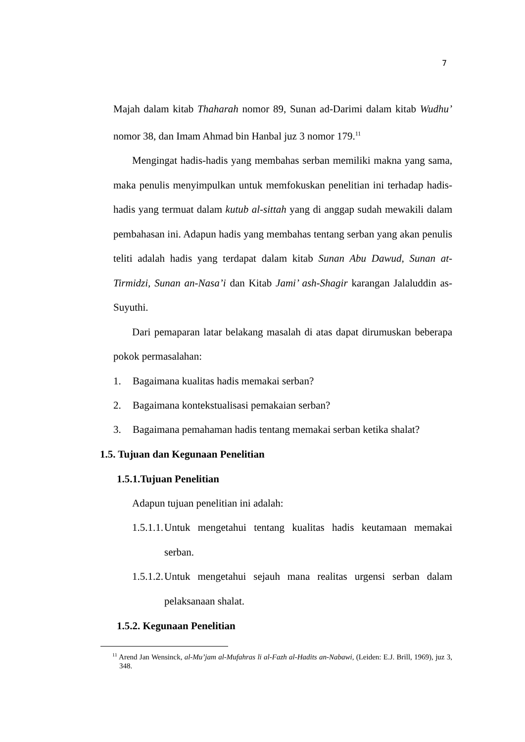7
Majah dalam kitab Thaharah nomor 89, Sunan ad-Darimi dalam kitab Wudhu’ nomor 38, dan Imam Ahmad bin Hanbal juz 3 nomor 179.<sup>11</sup>
Mengingat hadis-hadis yang membahas serban memiliki makna yang sama, maka penulis menyimpulkan untuk memfokuskan penelitian ini terhadap hadis-hadis yang termuat dalam kutub al-sittah yang di anggap sudah mewakili dalam pembahasan ini. Adapun hadis yang membahas tentang serban yang akan penulis teliti adalah hadis yang terdapat dalam kitab Sunan Abu Dawud, Sunan at-Tirmidzi, Sunan an-Nasa’i dan Kitab Jami’ ash-Shagir karangan Jalaluddin as-Suyuthi.
Dari pemaparan latar belakang masalah di atas dapat dirumuskan beberapa pokok permasalahan:
1. Bagaimana kualitas hadis memakai serban?
2. Bagaimana kontekstualisasi pemakaian serban?
3. Bagaimana pemahaman hadis tentang memakai serban ketika shalat?
1.5. Tujuan dan Kegunaan Penelitian
1.5.1.Tujuan Penelitian
Adapun tujuan penelitian ini adalah:
1.5.1.1. Untuk mengetahui tentang kualitas hadis keutamaan memakai serban.
1.5.1.2. Untuk mengetahui sejauh mana realitas urgensi serban dalam pelaksanaan shalat.
1.5.2. Kegunaan Penelitian
<sup>11</sup> Arend Jan Wensinck, al-Mu’jam al-Mufahras li al-Fazh al-Hadits an-Nabawi, (Leiden: E.J. Brill, 1969), juz 3, 348.